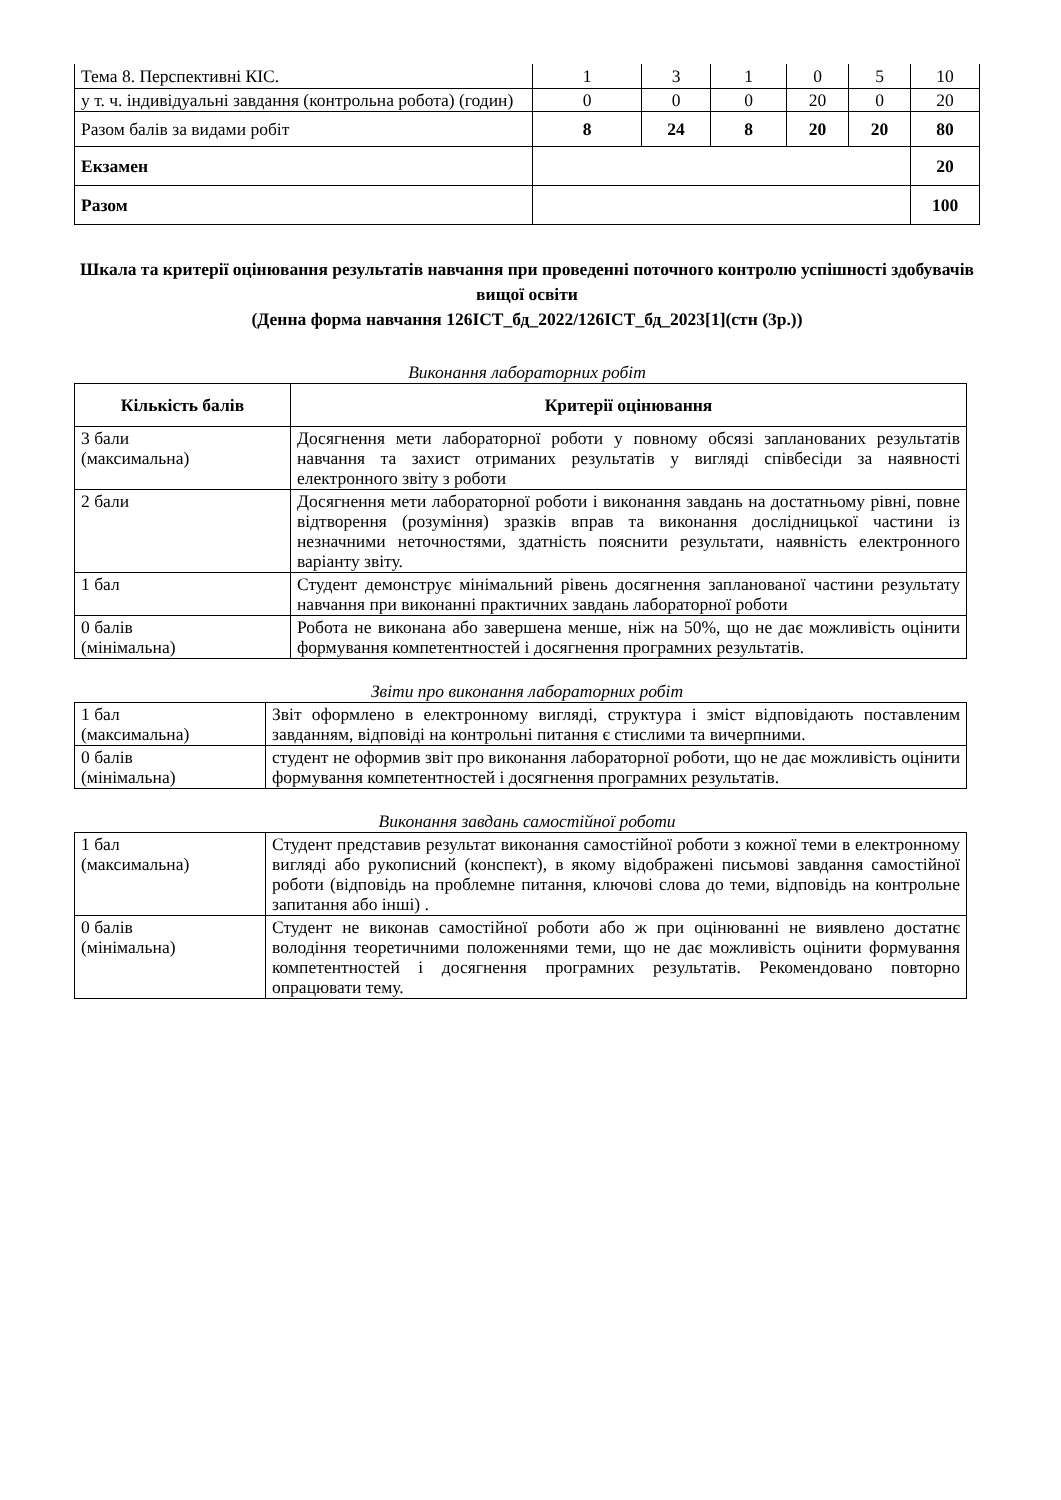| Тема 8. Перспективні КІС. | 1 | 3 | 1 | 0 | 5 | 10 |
| у т. ч. індивідуальні завдання (контрольна робота) (годин) | 0 | 0 | 0 | 20 | 0 | 20 |
| Разом балів за видами робіт | 8 | 24 | 8 | 20 | 20 | 80 |
| Екзамен | | | | | | 20 |
| Разом | | | | | | 100 |
Шкала та критерії оцінювання результатів навчання при проведенні поточного контролю успішності здобувачів вищої освіти
(Денна форма навчання 126ІСТ_бд_2022/126ІСТ_бд_2023[1](стн (3р.))
Виконання лабораторних робіт
| Кількість балів | Критерії оцінювання |
| --- | --- |
| 3 бали (максимальна) | Досягнення мети лабораторної роботи у повному обсязі запланованих результатів навчання та захист отриманих результатів у вигляді співбесіди за наявності електронного звіту з роботи |
| 2 бали | Досягнення мети лабораторної роботи і виконання завдань на достатньому рівні, повне відтворення (розуміння) зразків вправ та виконання дослідницької частини із незначними неточностями, здатність пояснити результати, наявність електронного варіанту звіту. |
| 1 бал | Студент демонструє мінімальний рівень досягнення запланованої частини результату навчання при виконанні практичних завдань лабораторної роботи |
| 0 балів (мінімальна) | Робота не виконана або завершена менше, ніж на 50%, що не дає можливість оцінити формування компетентностей і досягнення програмних результатів. |
Звіти про виконання лабораторних робіт
| 1 бал (максимальна) | Звіт оформлено в електронному вигляді, структура і зміст відповідають поставленим завданням, відповіді на контрольні питання є стислими та вичерпними. |
| 0 балів (мінімальна) | студент не оформив звіт про виконання лабораторної роботи, що не дає можливість оцінити формування компетентностей і досягнення програмних результатів. |
Виконання завдань самостійної роботи
| 1 бал (максимальна) | Студент представив результат виконання самостійної роботи з кожної теми в електронному вигляді або рукописний (конспект), в якому відображені письмові завдання самостійної роботи (відповідь на проблемне питання, ключові слова до теми, відповідь на контрольне запитання або інші) . |
| 0 балів (мінімальна) | Студент не виконав самостійної роботи або ж при оцінюванні не виявлено достатнє володіння теоретичними положеннями теми, що не дає можливість оцінити формування компетентностей і досягнення програмних результатів. Рекомендовано повторно опрацювати тему. |